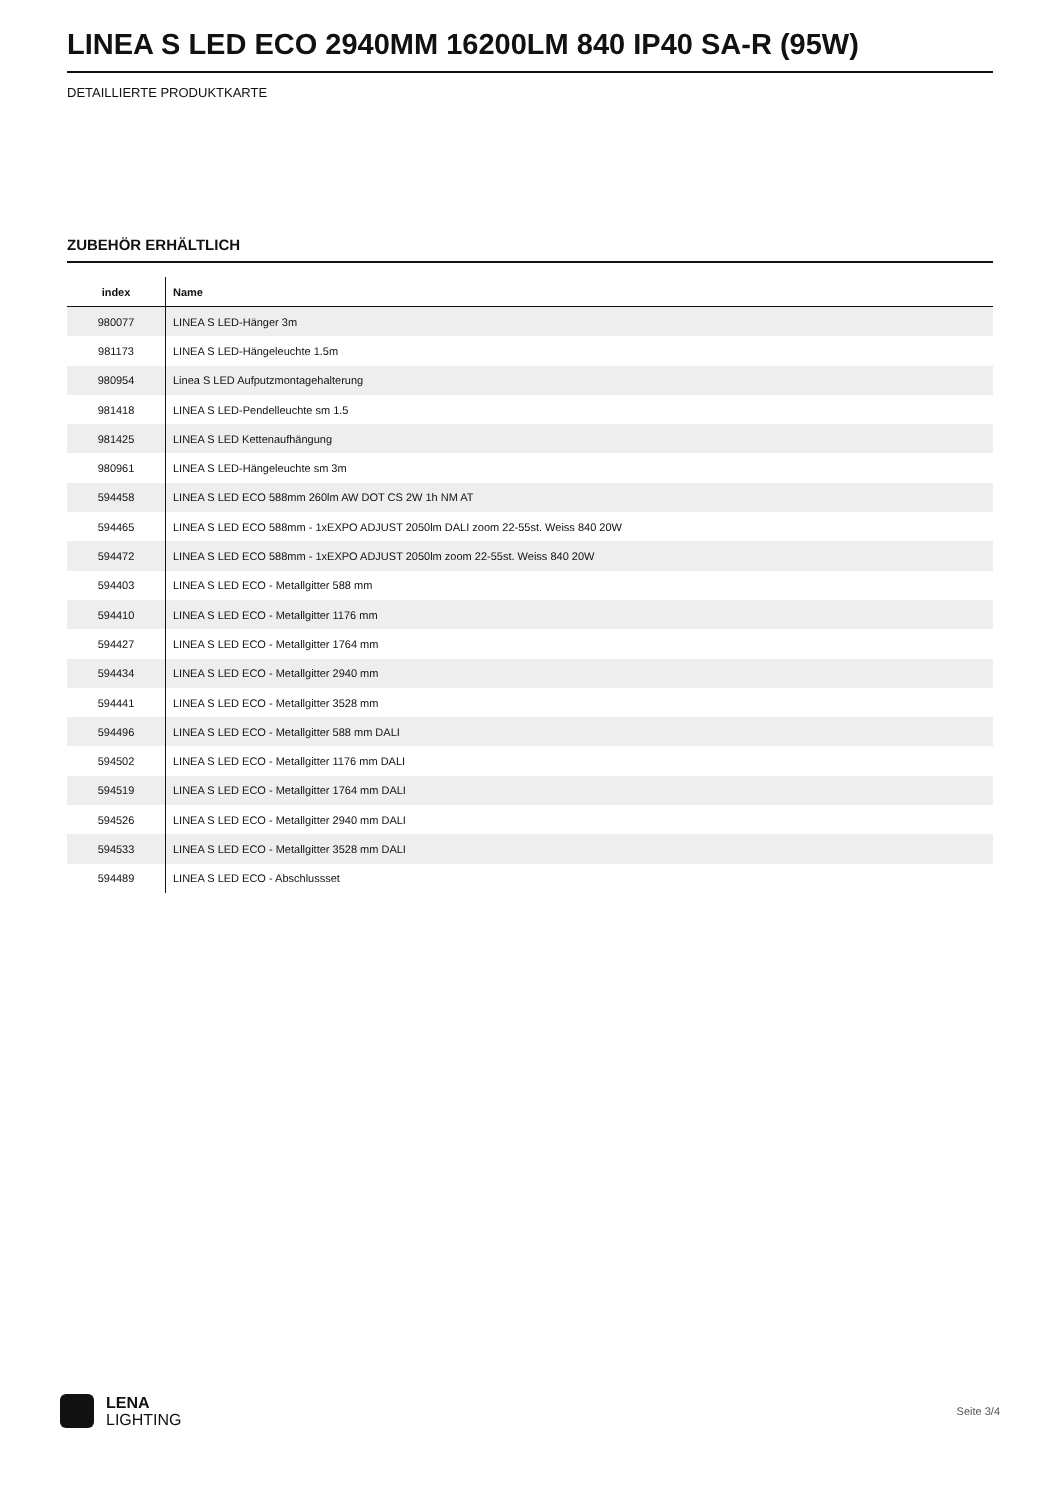LINEA S LED ECO 2940MM 16200LM 840 IP40 SA-R (95W)
DETAILLIERTE PRODUKTKARTE
ZUBEHÖR ERHÄLTLICH
| index | Name |
| --- | --- |
| 980077 | LINEA S LED-Hänger 3m |
| 981173 | LINEA S LED-Hängeleuchte 1.5m |
| 980954 | Linea S LED Aufputzmontagehalterung |
| 981418 | LINEA S LED-Pendelleuchte sm 1.5 |
| 981425 | LINEA S LED Kettenaufhängung |
| 980961 | LINEA S LED-Hängeleuchte sm 3m |
| 594458 | LINEA S LED ECO 588mm 260lm AW DOT CS 2W 1h NM AT |
| 594465 | LINEA S LED ECO 588mm - 1xEXPO ADJUST 2050lm DALI zoom 22-55st. Weiss 840 20W |
| 594472 | LINEA S LED ECO 588mm - 1xEXPO ADJUST 2050lm zoom 22-55st. Weiss 840 20W |
| 594403 | LINEA S LED ECO - Metallgitter 588 mm |
| 594410 | LINEA S LED ECO - Metallgitter 1176 mm |
| 594427 | LINEA S LED ECO - Metallgitter 1764 mm |
| 594434 | LINEA S LED ECO - Metallgitter 2940 mm |
| 594441 | LINEA S LED ECO - Metallgitter 3528 mm |
| 594496 | LINEA S LED ECO - Metallgitter 588 mm DALI |
| 594502 | LINEA S LED ECO - Metallgitter 1176 mm DALI |
| 594519 | LINEA S LED ECO - Metallgitter 1764 mm DALI |
| 594526 | LINEA S LED ECO - Metallgitter 2940 mm DALI |
| 594533 | LINEA S LED ECO - Metallgitter 3528 mm DALI |
| 594489 | LINEA S LED ECO - Abschlussset |
LENA
LIGHTING
Seite 3/4